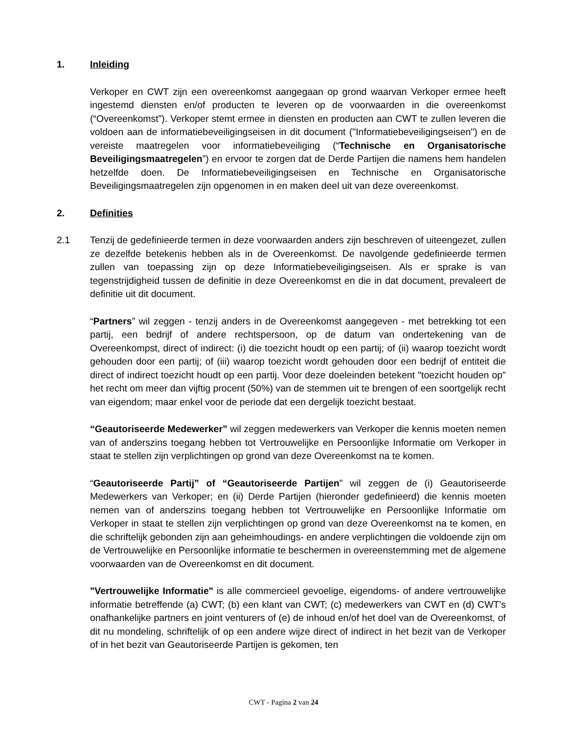1. Inleiding
Verkoper en CWT zijn een overeenkomst aangegaan op grond waarvan Verkoper ermee heeft ingestemd diensten en/of producten te leveren op de voorwaarden in die overeenkomst (“Overeenkomst”). Verkoper stemt ermee in diensten en producten aan CWT te zullen leveren die voldoen aan de informatiebeveiligingseisen in dit document ("Informatiebeveiligingseisen") en de vereiste maatregelen voor informatiebeveiliging (“Technische en Organisatorische Beveiligingsmaatregelen”) en ervoor te zorgen dat de Derde Partijen die namens hem handelen hetzelfde doen. De Informatiebeveiligingseisen en Technische en Organisatorische Beveiligingsmaatregelen zijn opgenomen in en maken deel uit van deze overeenkomst.
2. Definities
2.1 Tenzij de gedefinieerde termen in deze voorwaarden anders zijn beschreven of uiteengezet, zullen ze dezelfde betekenis hebben als in de Overeenkomst. De navolgende gedefinieerde termen zullen van toepassing zijn op deze Informatiebeveiligingseisen. Als er sprake is van tegenstrijdigheid tussen de definitie in deze Overeenkomst en die in dat document, prevaleert de definitie uit dit document.
“Partners” wil zeggen - tenzij anders in de Overeenkomst aangegeven - met betrekking tot een partij, een bedrijf of andere rechtspersoon, op de datum van ondertekening van de Overeenkompst, direct of indirect: (i) die toezicht houdt op een partij; of (ii) waarop toezicht wordt gehouden door een partij; of (iii) waarop toezicht wordt gehouden door een bedrijf of entiteit die direct of indirect toezicht houdt op een partij. Voor deze doeleinden betekent "toezicht houden op" het recht om meer dan vijftig procent (50%) van de stemmen uit te brengen of een soortgelijk recht van eigendom; maar enkel voor de periode dat een dergelijk toezicht bestaat.
“Geautoriseerde Medewerker” wil zeggen medewerkers van Verkoper die kennis moeten nemen van of anderszins toegang hebben tot Vertrouwelijke en Persoonlijke Informatie om Verkoper in staat te stellen zijn verplichtingen op grond van deze Overeenkomst na te komen.
“Geautoriseerde Partij” of “Geautoriseerde Partijen” wil zeggen de (i) Geautoriseerde Medewerkers van Verkoper; en (ii) Derde Partijen (hieronder gedefinieerd) die kennis moeten nemen van of anderszins toegang hebben tot Vertrouwelijke en Persoonlijke Informatie om Verkoper in staat te stellen zijn verplichtingen op grond van deze Overeenkomst na te komen, en die schriftelijk gebonden zijn aan geheimhoudings- en andere verplichtingen die voldoende zijn om de Vertrouwelijke en Persoonlijke informatie te beschermen in overeenstemming met de algemene voorwaarden van de Overeenkomst en dit document.
"Vertrouwelijke Informatie" is alle commercieel gevoelige, eigendoms- of andere vertrouwelijke informatie betreffende (a) CWT; (b) een klant van CWT; (c) medewerkers van CWT en (d) CWT's onafhankelijke partners en joint venturers of (e) de inhoud en/of het doel van de Overeenkomst, of dit nu mondeling, schriftelijk of op een andere wijze direct of indirect in het bezit van de Verkoper of in het bezit van Geautoriseerde Partijen is gekomen, ten
CWT - Pagina 2 van 24